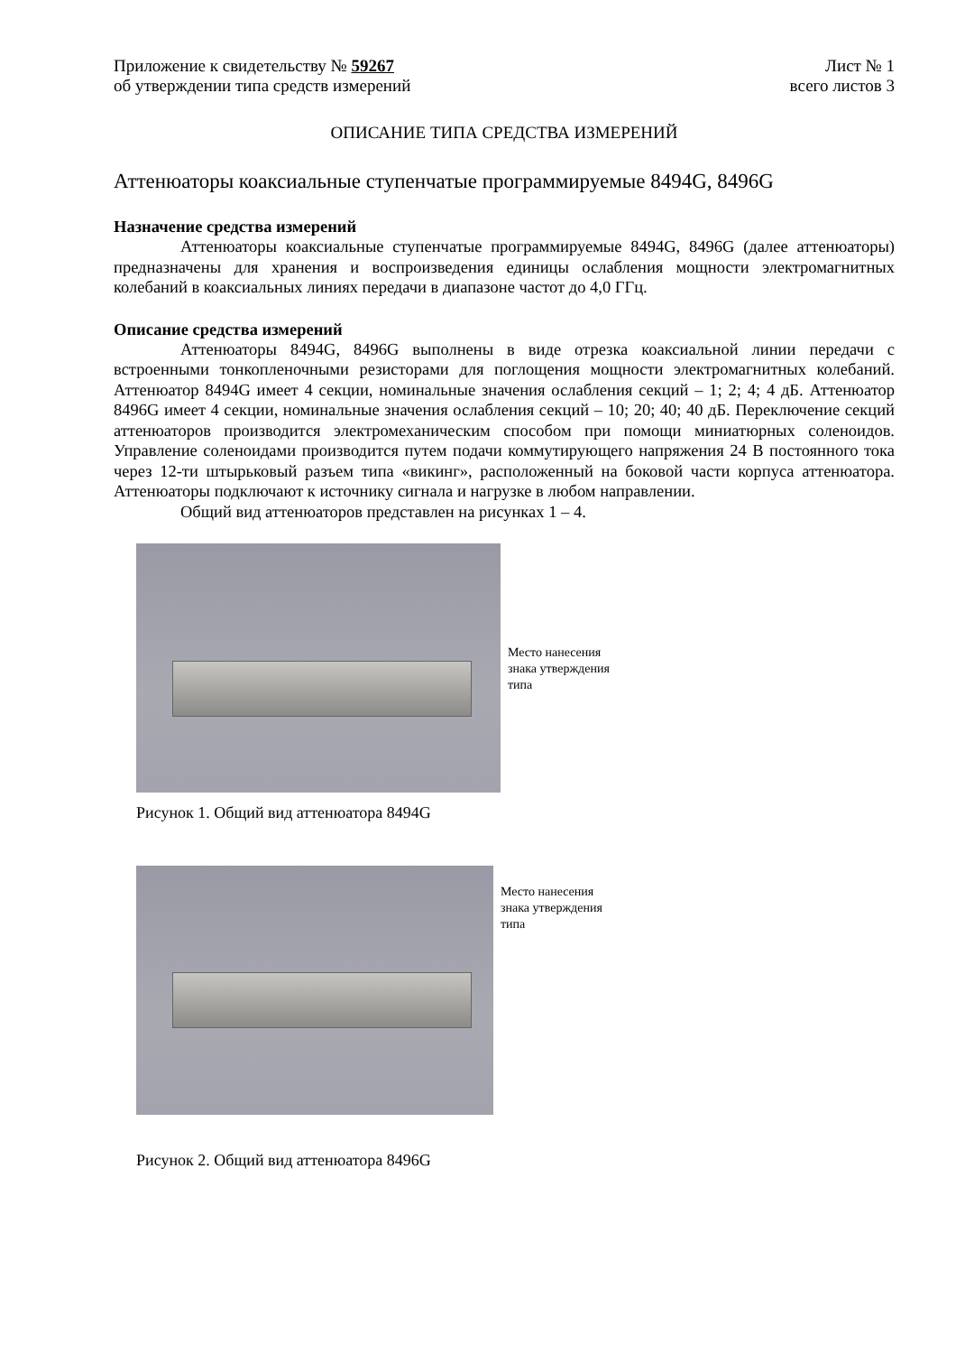Приложение к свидетельству № 59267 Лист № 1
об утверждении типа средств измерений всего листов 3
ОПИСАНИЕ ТИПА СРЕДСТВА ИЗМЕРЕНИЙ
Аттенюаторы коаксиальные ступенчатые программируемые 8494G, 8496G
Назначение средства измерений
Аттенюаторы коаксиальные ступенчатые программируемые 8494G, 8496G (далее аттенюаторы) предназначены для хранения и воспроизведения единицы ослабления мощности электромагнитных колебаний в коаксиальных линиях передачи в диапазоне частот до 4,0 ГГц.
Описание средства измерений
Аттенюаторы 8494G, 8496G выполнены в виде отрезка коаксиальной линии передачи с встроенными тонкопленочными резисторами для поглощения мощности электромагнитных колебаний. Аттенюатор 8494G имеет 4 секции, номинальные значения ослабления секций – 1; 2; 4; 4 дБ. Аттенюатор 8496G имеет 4 секции, номинальные значения ослабления секций – 10; 20; 40; 40 дБ. Переключение секций аттенюаторов производится электромеханическим способом при помощи миниатюрных соленоидов. Управление соленоидами производится путем подачи коммутирующего напряжения 24 В постоянного тока через 12-ти штырьковый разъем типа «викинг», расположенный на боковой части корпуса аттенюатора. Аттенюаторы подключают к источнику сигнала и нагрузке в любом направлении.
Общий вид аттенюаторов представлен на рисунках 1 – 4.
Место нанесения
знака утверждения
типа
Рисунок 1. Общий вид аттенюатора 8494G
Место нанесения
знака утверждения
типа
Рисунок 2. Общий вид аттенюатора 8496G